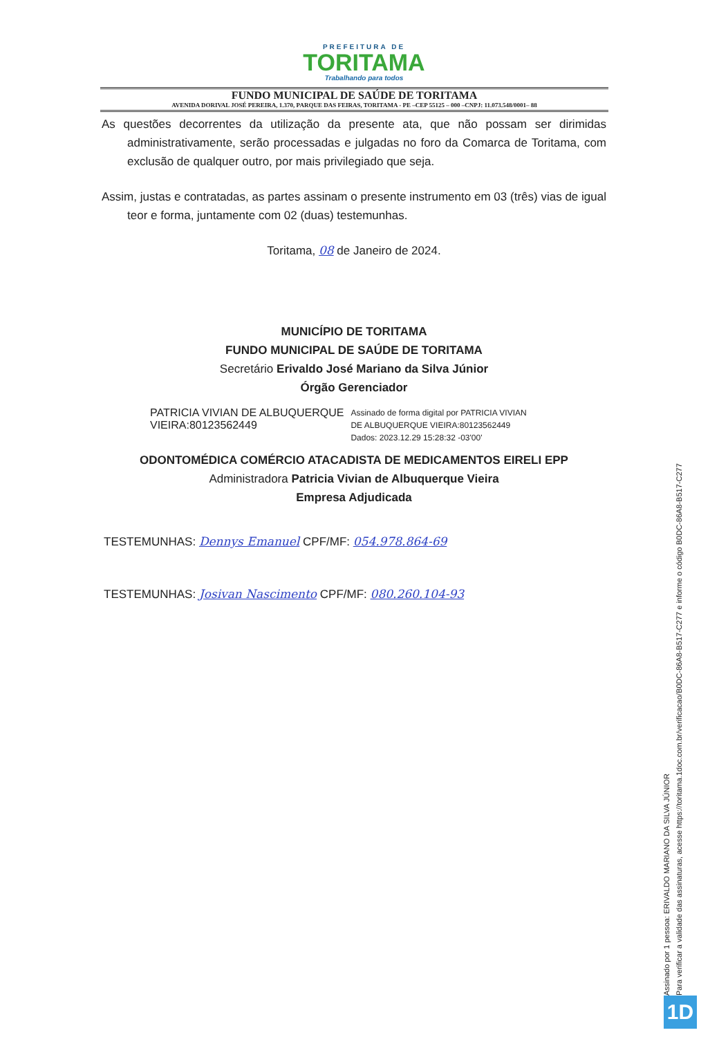PREFEITURA DE
TORITAMA
Trabalhando para todos
FUNDO MUNICIPAL DE SAÚDE DE TORITAMA
AVENIDA DORIVAL JOSÉ PEREIRA, 1.370, PARQUE DAS FEIRAS, TORITAMA - PE –CEP 55125 – 000 –CNPJ: 11.073.548/0001– 88
As questões decorrentes da utilização da presente ata, que não possam ser dirimidas administrativamente, serão processadas e julgadas no foro da Comarca de Toritama, com exclusão de qualquer outro, por mais privilegiado que seja.
Assim, justas e contratadas, as partes assinam o presente instrumento em 03 (três) vias de igual teor e forma, juntamente com 02 (duas) testemunhas.
Toritama, 08 de Janeiro de 2024.
MUNICÍPIO DE TORITAMA
FUNDO MUNICIPAL DE SAÚDE DE TORITAMA
Secretário Erivaldo José Mariano da Silva Júnior
Órgão Gerenciador
PATRICIA VIVIAN DE ALBUQUERQUE
VIEIRA:80123562449
Assinado de forma digital por PATRICIA VIVIAN
DE ALBUQUERQUE VIEIRA:80123562449
Dados: 2023.12.29 15:28:32 -03'00'
ODONTOMÉDICA COMÉRCIO ATACADISTA DE MEDICAMENTOS EIRELI EPP
Administradora Patricia Vivian de Albuquerque Vieira
Empresa Adjudicada
TESTEMUNHAS: Dennys Emanuel CPF/MF: 054.978.864-69
TESTEMUNHAS: Josivan Nascimento CPF/MF: 080.260.104-93
Assinado por 1 pessoa: ERIVALDO MARIANO DA SILVA JÚNIOR
Para verificar a validade das assinaturas, acesse https://toritama.1doc.com.br/verificacao/B0DC-86A8-B517-C277 e informe o código B0DC-86A8-B517-C277
1D